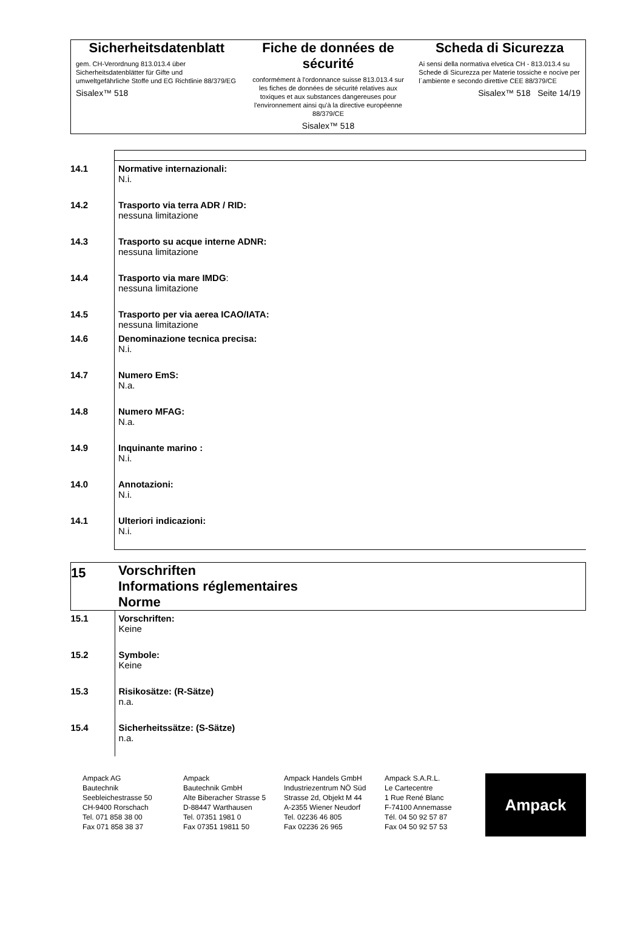Sicherheitsdatenblatt
gem. CH-Verordnung 813.013.4 über Sicherheitsdatenblätter für Gifte und umweltgefährliche Stoffe und EG Richtlinie 88/379/EG
Sisalex™ 518
Fiche de données de sécurité
conformément à l'ordonnance suisse 813.013.4 sur les fiches de données de sécurité relatives aux toxiques et aux substances dangereuses pour l'environnement ainsi qu'à la directive européenne 88/379/CE
Sisalex™ 518
Scheda di Sicurezza
Ai sensi della normativa elvetica CH - 813.013.4 su Schede di Sicurezza per Materie tossiche e nocive per l´ambiente e secondo direttive CEE 88/379/CE
Sisalex™ 518 Seite 14/19
| 14.1 | Normative internazionali: N.i. |
| 14.2 | Trasporto via terra ADR / RID: nessuna limitazione |
| 14.3 | Trasporto su acque interne ADNR: nessuna limitazione |
| 14.4 | Trasporto via mare IMDG : nessuna limitazione |
| 14.5 | Trasporto per via aerea ICAO/IATA: nessuna limitazione |
| 14.6 | Denominazione tecnica precisa: N.i. |
| 14.7 | Numero EmS: N.a. |
| 14.8 | Numero MFAG: N.a. |
| 14.9 | Inquinante marino : N.i. |
| 14.0 | Annotazioni: N.i. |
| 14.1 | Ulteriori indicazioni: N.i. |
| 15 | Vorschriften Informations réglementaires Norme |
| 15.1 | Vorschriften: Keine |
| 15.2 | Symbole: Keine |
| 15.3 | Risikosätze: (R-Sätze) n.a. |
| 15.4 | Sicherheitssätze: (S-Sätze) n.a. |
Ampack AG
Bautechnik
Seebleichestrasse 50
CH-9400 Rorschach
Tel. 071 858 38 00
Fax 071 858 38 37
Ampack
Bautechnik GmbH
Alte Biberacher Strasse 5
D-88447 Warthausen
Tel. 07351 1981 0
Fax 07351 19811 50
Ampack Handels GmbH
Industriezentrum NÖ Süd
Strasse 2d, Objekt M 44
A-2355 Wiener Neudorf
Tel. 02236 46 805
Fax 02236 26 965
Ampack S.A.R.L.
Le Cartecentre
1 Rue René Blanc
F-74100 Annemasse
Tél. 04 50 92 57 87
Fax 04 50 92 57 53
Ampack